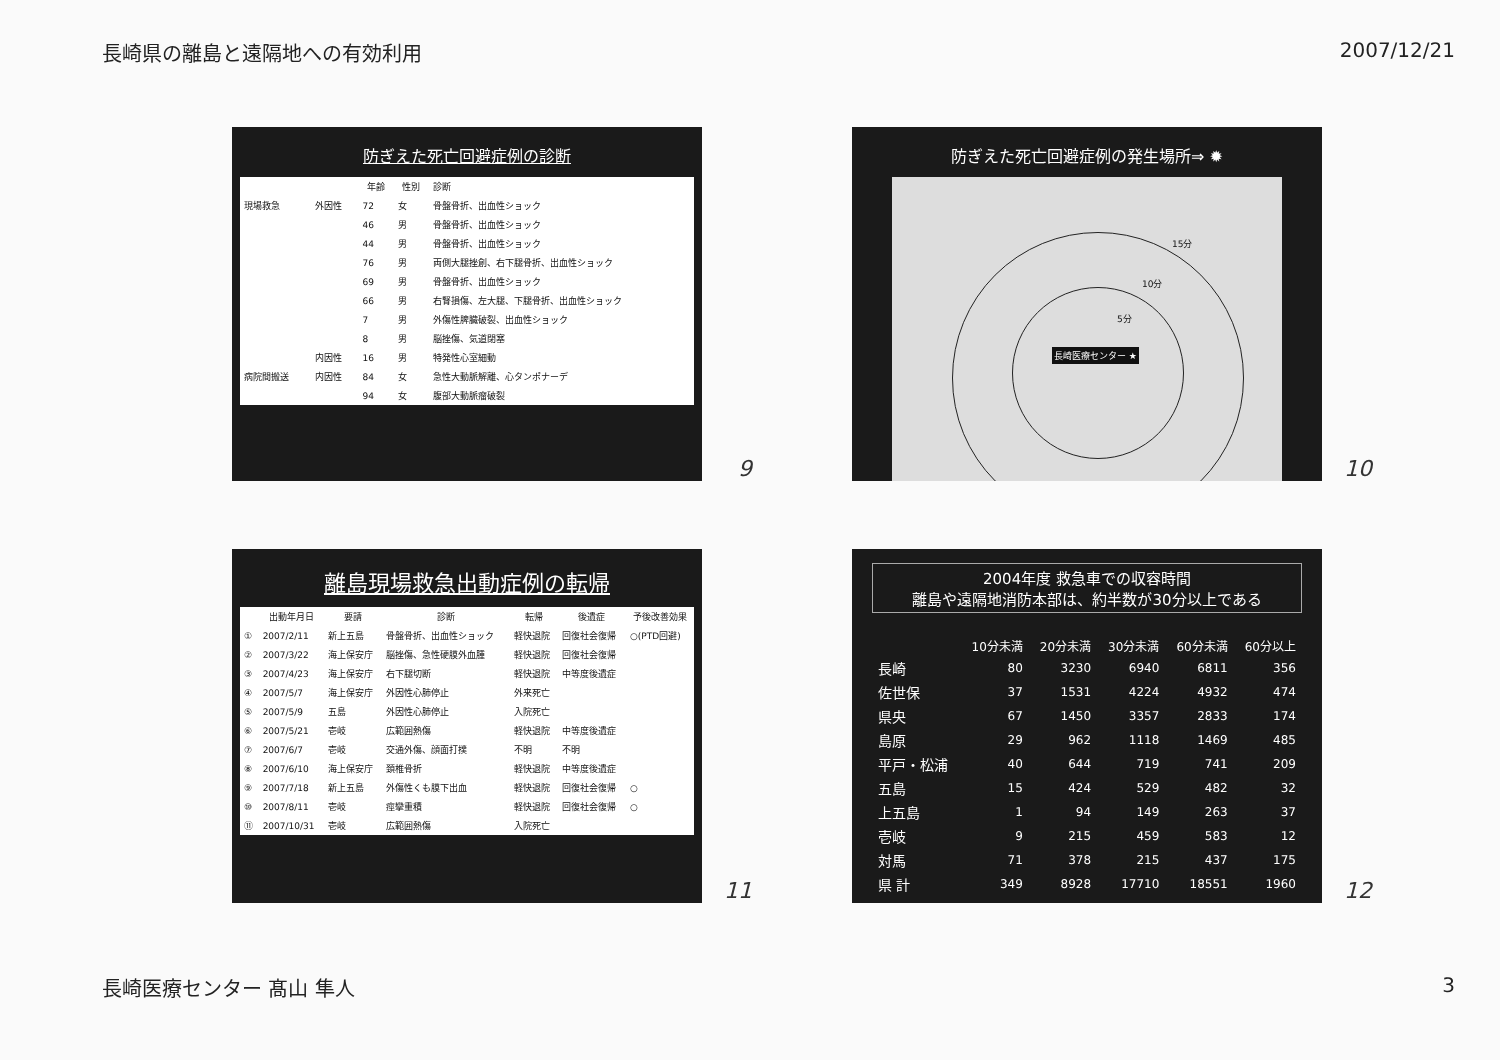長崎県の離島と遠隔地への有効利用 2007/12/21
防ぎえた死亡回避症例の診断
| | | 年齢 | 性別 | 診断 |
| --- | --- | --- | --- | --- |
| 現場救急 | 外因性 | 72 | 女 | 骨盤骨折、出血性ショック |
| | | 46 | 男 | 骨盤骨折、出血性ショック |
| | | 44 | 男 | 骨盤骨折、出血性ショック |
| | | 76 | 男 | 両側大腿挫創、右下腿骨折、出血性ショック |
| | | 69 | 男 | 骨盤骨折、出血性ショック |
| | | 66 | 男 | 右腎損傷、左大腿、下腿骨折、出血性ショック |
| | | 7 | 男 | 外傷性脾臓破裂、出血性ショック |
| | | 8 | 男 | 脳挫傷、気道閉塞 |
| | 内因性 | 16 | 男 | 特発性心室細動 |
| 病院間搬送 | 内因性 | 84 | 女 | 急性大動脈解離、心タンポナーデ |
| | | 94 | 女 | 腹部大動脈瘤破裂 |
9
防ぎえた死亡回避症例の発生場所⇒ ✹
15分
10分
5分
長崎医療センター ★
10
離島現場救急出動症例の転帰
| | 出動年月日 | 要請 | 診断 | 転帰 | 後遺症 | 予後改善効果 |
| --- | --- | --- | --- | --- | --- | --- |
| ① | 2007/2/11 | 新上五島 | 骨盤骨折、出血性ショック | 軽快退院 | 回復社会復帰 | ○(PTD回避) |
| ② | 2007/3/22 | 海上保安庁 | 脳挫傷、急性硬膜外血腫 | 軽快退院 | 回復社会復帰 | |
| ③ | 2007/4/23 | 海上保安庁 | 右下腿切断 | 軽快退院 | 中等度後遺症 | |
| ④ | 2007/5/7 | 海上保安庁 | 外因性心肺停止 | 外来死亡 | | |
| ⑤ | 2007/5/9 | 五島 | 外因性心肺停止 | 入院死亡 | | |
| ⑥ | 2007/5/21 | 壱岐 | 広範囲熱傷 | 軽快退院 | 中等度後遺症 | |
| ⑦ | 2007/6/7 | 壱岐 | 交通外傷、顔面打撲 | 不明 | 不明 | |
| ⑧ | 2007/6/10 | 海上保安庁 | 頚椎骨折 | 軽快退院 | 中等度後遺症 | |
| ⑨ | 2007/7/18 | 新上五島 | 外傷性くも膜下出血 | 軽快退院 | 回復社会復帰 | ○ |
| ⑩ | 2007/8/11 | 壱岐 | 痙攣重積 | 軽快退院 | 回復社会復帰 | ○ |
| ⑪ | 2007/10/31 | 壱岐 | 広範囲熱傷 | 入院死亡 | | |
11
2004年度 救急車での収容時間
離島や遠隔地消防本部は、約半数が30分以上である
| | 10分未満 | 20分未満 | 30分未満 | 60分未満 | 60分以上 |
| --- | --- | --- | --- | --- | --- |
| 長崎 | 80 | 3230 | 6940 | 6811 | 356 |
| 佐世保 | 37 | 1531 | 4224 | 4932 | 474 |
| 県央 | 67 | 1450 | 3357 | 2833 | 174 |
| 島原 | 29 | 962 | 1118 | 1469 | 485 |
| 平戸・松浦 | 40 | 644 | 719 | 741 | 209 |
| 五島 | 15 | 424 | 529 | 482 | 32 |
| 上五島 | 1 | 94 | 149 | 263 | 37 |
| 壱岐 | 9 | 215 | 459 | 583 | 12 |
| 対馬 | 71 | 378 | 215 | 437 | 175 |
| 県 計 | 349 | 8928 | 17710 | 18551 | 1960 |
12
長崎医療センター 髙山 隼人 3